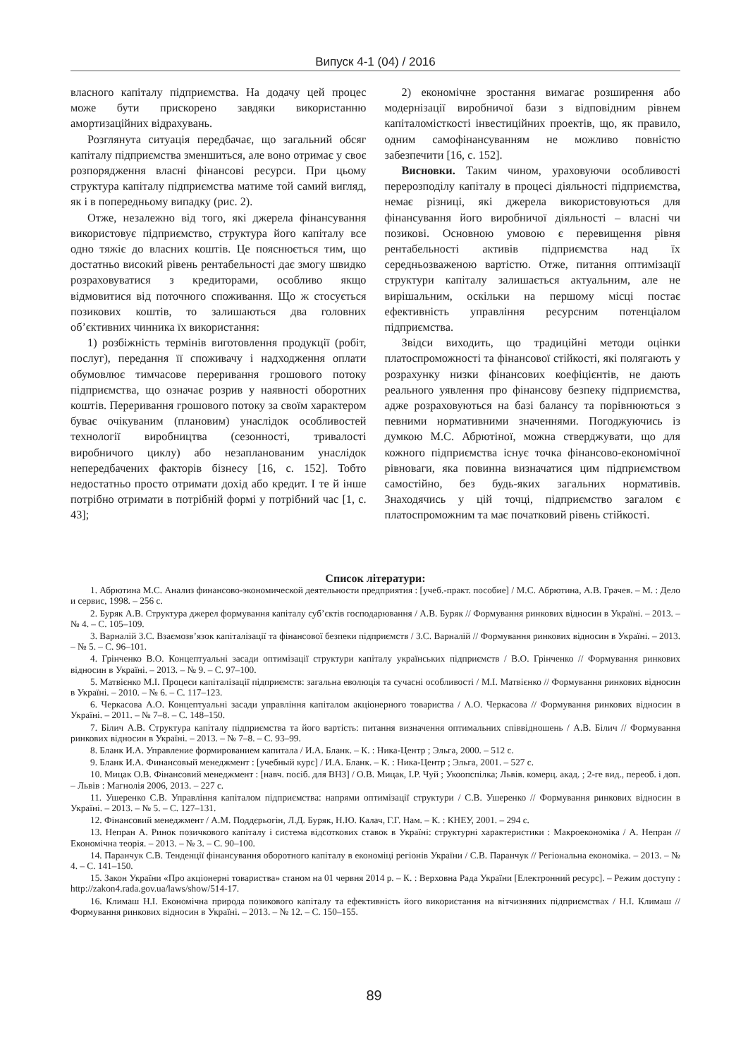Випуск 4-1 (04) / 2016
власного капіталу підприємства. На додачу цей процес може бути прискорено завдяки використанню амортизаційних відрахувань.
Розглянута ситуація передбачає, що загальний обсяг капіталу підприємства зменшиться, але воно отримає у своє розпорядження власні фінансові ресурси. При цьому структура капіталу підприємства матиме той самий вигляд, як і в попередньому випадку (рис. 2).
Отже, незалежно від того, які джерела фінансування використовує підприємство, структура його капіталу все одно тяжіє до власних коштів. Це пояснюється тим, що достатньо високий рівень рентабельності дає змогу швидко розраховуватися з кредиторами, особливо якщо відмовитися від поточного споживання. Що ж стосується позикових коштів, то залишаються два головних об’єктивних чинника їх використання:
1) розбіжність термінів виготовлення продукції (робіт, послуг), передання її споживачу і надходження оплати обумовлює тимчасове переривання грошового потоку підприємства, що означає розрив у наявності оборотних коштів. Переривання грошового потоку за своїм характером буває очікуваним (плановим) унаслідок особливостей технології виробництва (сезонності, тривалості виробничого циклу) або незапланованим унаслідок непередбачених факторів бізнесу [16, с. 152]. Тобто недостатньо просто отримати дохід або кредит. І те й інше потрібно отримати в потрібній формі у потрібний час [1, с. 43];
2) економічне зростання вимагає розширення або модернізації виробничої бази з відповідним рівнем капіталомісткості інвестиційних проектів, що, як правило, одним самофінансуванням не можливо повністю забезпечити [16, с. 152].
Висновки. Таким чином, ураховуючи особливості перерозподілу капіталу в процесі діяльності підприємства, немає різниці, які джерела використовуються для фінансування його виробничої діяльності – власні чи позикові. Основною умовою є перевищення рівня рентабельності активів підприємства над їх середньозваженою вартістю. Отже, питання оптимізації структури капіталу залишається актуальним, але не вирішальним, оскільки на першому місці постає ефективність управління ресурсним потенціалом підприємства.
Звідси виходить, що традиційні методи оцінки платоспроможності та фінансової стійкості, які полягають у розрахунку низки фінансових коефіцієнтів, не дають реального уявлення про фінансову безпеку підприємства, адже розраховуються на базі балансу та порівнюються з певними нормативними значеннями. Погоджуючись із думкою М.С. Абрютіної, можна стверджувати, що для кожного підприємства існує точка фінансово-економічної рівноваги, яка повинна визначатися цим підприємством самостійно, без будь-яких загальних нормативів. Знаходячись у цій точці, підприємство загалом є платоспроможним та має початковий рівень стійкості.
Список літератури:
1. Абрютина М.С. Анализ финансово-экономической деятельности предприятия : [учеб.-практ. пособие] / М.С. Абрютина, А.В. Грачев. – М. : Дело и сервис, 1998. – 256 с.
2. Буряк А.В. Структура джерел формування капіталу суб’єктів господарювання / А.В. Буряк // Формування ринкових відносин в Україні. – 2013. – № 4. – С. 105–109.
3. Варналій З.С. Взаємозв’язок капіталізації та фінансової безпеки підприємств / З.С. Варналій // Формування ринкових відносин в Україні. – 2013. – № 5. – С. 96–101.
4. Грінченко В.О. Концептуальні засади оптимізації структури капіталу українських підприємств / В.О. Грінченко // Формування ринкових відносин в Україні. – 2013. – № 9. – С. 97–100.
5. Матвієнко М.І. Процеси капіталізації підприємств: загальна еволюція та сучасні особливості / М.І. Матвієнко // Формування ринкових відносин в Україні. – 2010. – № 6. – С. 117–123.
6. Черкасова А.О. Концептуальні засади управління капіталом акціонерного товариства / А.О. Черкасова // Формування ринкових відносин в Україні. – 2011. – № 7–8. – С. 148–150.
7. Білич А.В. Структура капіталу підприємства та його вартість: питання визначення оптимальних співвідношень / А.В. Білич // Формування ринкових відносин в Україні. – 2013. – № 7–8. – С. 93–99.
8. Бланк И.А. Управление формированием капитала / И.А. Бланк. – К. : Ника-Центр ; Эльга, 2000. – 512 с.
9. Бланк И.А. Финансовый менеджмент : [учебный курс] / И.А. Бланк. – К. : Ника-Центр ; Эльга, 2001. – 527 с.
10. Мицак О.В. Фінансовий менеджмент : [навч. посіб. для ВНЗ] / О.В. Мицак, І.Р. Чуй ; Укоопспілка; Львів. комерц. акад. ; 2-ге вид., переоб. і доп. – Львів : Магнолія 2006, 2013. – 227 с.
11. Ушеренко С.В. Управління капіталом підприємства: напрями оптимізації структури / С.В. Ушеренко // Формування ринкових відносин в Україні. – 2013. – № 5. – С. 127–131.
12. Фінансовий менеджмент / А.М. Поддєрьогін, Л.Д. Буряк, Н.Ю. Калач, Г.Г. Нам. – К. : КНЕУ, 2001. – 294 с.
13. Непран А. Ринок позичкового капіталу і система відсоткових ставок в Україні: структурні характеристики : Макроекономіка / А. Непран // Економічна теорія. – 2013. – № 3. – С. 90–100.
14. Паранчук С.В. Тенденції фінансування оборотного капіталу в економіці регіонів України / С.В. Паранчук // Регіональна економіка. – 2013. – № 4. – С. 141–150.
15. Закон України «Про акціонерні товариства» станом на 01 червня 2014 р. – К. : Верховна Рада України [Електронний ресурс]. – Режим доступу : http://zakon4.rada.gov.ua/laws/show/514-17.
16. Климаш Н.І. Економічна природа позикового капіталу та ефективність його використання на вітчизняних підприємствах / Н.І. Климаш // Формування ринкових відносин в Україні. – 2013. – № 12. – С. 150–155.
89